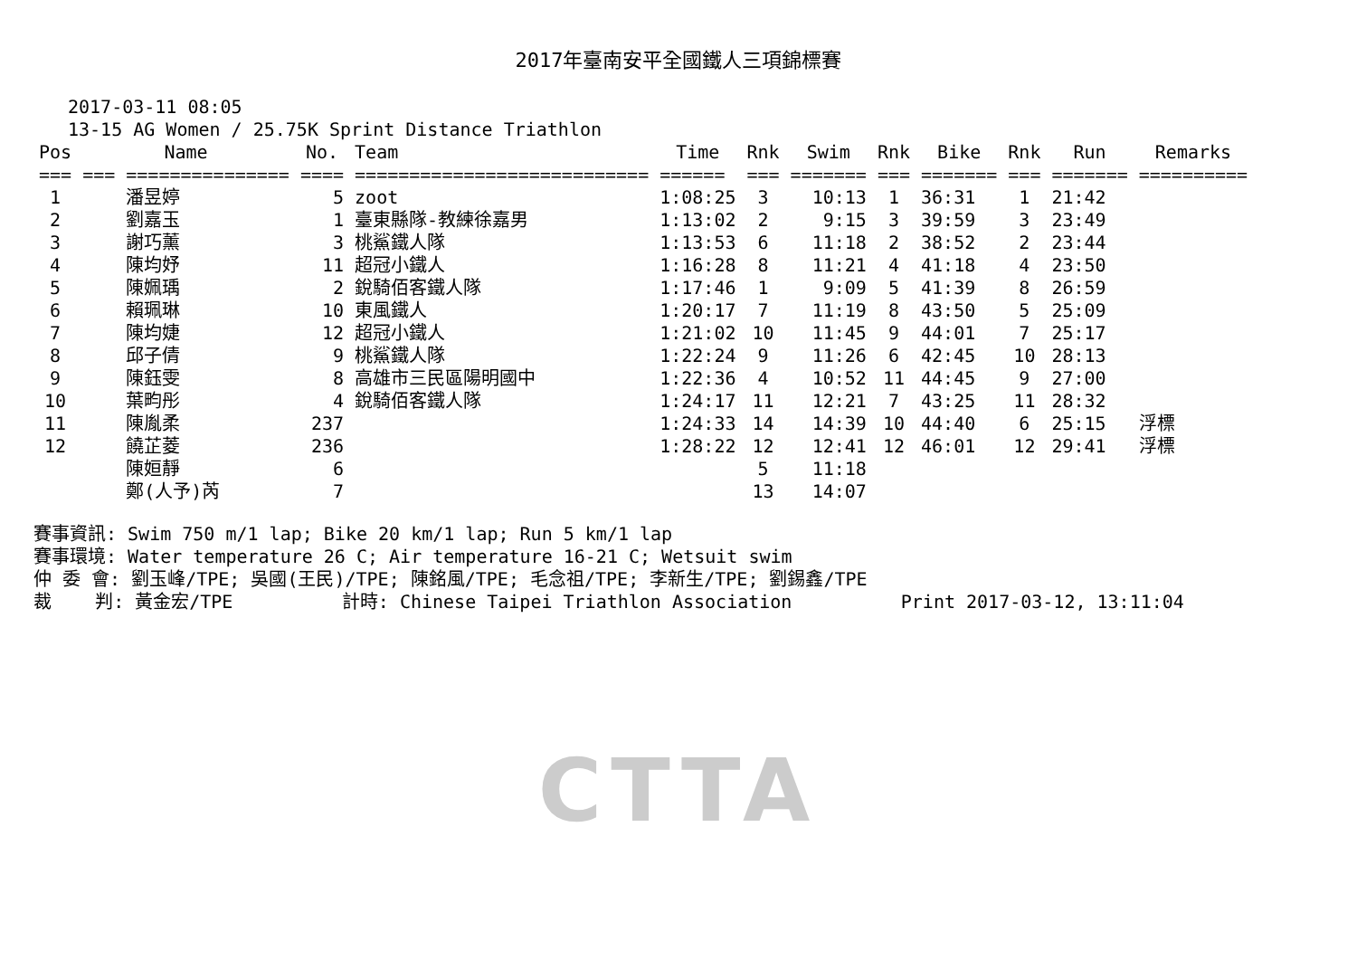2017年臺南安平全國鐵人三項錦標賽
2017-03-11 08:05
13-15 AG Women / 25.75K Sprint Distance Triathlon
| Pos | Name | No. | Team | Time | Rnk | Swim | Rnk | Bike | Rnk | Run | Remarks |
| --- | --- | --- | --- | --- | --- | --- | --- | --- | --- | --- | --- |
| === | === =============== | ==== | =========================== | ====== | === | ======= | === | ======= | === | ======= | ========== |
| 1 | 潘昱婷 | 5 | zoot | 1:08:25 | 3 | 10:13 | 1 | 36:31 | 1 | 21:42 | |
| 2 | 劉嘉玉 | 1 | 臺東縣隊-教練徐嘉男 | 1:13:02 | 2 | 9:15 | 3 | 39:59 | 3 | 23:49 | |
| 3 | 謝巧薰 | 3 | 桃鯊鐵人隊 | 1:13:53 | 6 | 11:18 | 2 | 38:52 | 2 | 23:44 | |
| 4 | 陳均妤 | 11 | 超冠小鐵人 | 1:16:28 | 8 | 11:21 | 4 | 41:18 | 4 | 23:50 | |
| 5 | 陳姵瑀 | 2 | 銳騎佰客鐵人隊 | 1:17:46 | 1 | 9:09 | 5 | 41:39 | 8 | 26:59 | |
| 6 | 賴珮琳 | 10 | 東風鐵人 | 1:20:17 | 7 | 11:19 | 8 | 43:50 | 5 | 25:09 | |
| 7 | 陳均婕 | 12 | 超冠小鐵人 | 1:21:02 | 10 | 11:45 | 9 | 44:01 | 7 | 25:17 | |
| 8 | 邱子倩 | 9 | 桃鯊鐵人隊 | 1:22:24 | 9 | 11:26 | 6 | 42:45 | 10 | 28:13 | |
| 9 | 陳鈺雯 | 8 | 高雄市三民區陽明國中 | 1:22:36 | 4 | 10:52 | 11 | 44:45 | 9 | 27:00 | |
| 10 | 葉畇彤 | 4 | 銳騎佰客鐵人隊 | 1:24:17 | 11 | 12:21 | 7 | 43:25 | 11 | 28:32 | |
| 11 | 陳胤柔 | 237 | | 1:24:33 | 14 | 14:39 | 10 | 44:40 | 6 | 25:15 | 浮標 |
| 12 | 饒芷菱 | 236 | | 1:28:22 | 12 | 12:41 | 12 | 46:01 | 12 | 29:41 | 浮標 |
| | 陳姮靜 | 6 | | | 5 | 11:18 | | | | | |
| | 鄭(人予)芮 | 7 | | | 13 | 14:07 | | | | | |
賽事資訊: Swim 750 m/1 lap; Bike 20 km/1 lap; Run 5 km/1 lap 賽事環境: Water temperature 26 C; Air temperature 16-21 C; Wetsuit swim 仲 委 會: 劉玉峰/TPE; 吳國(王民)/TPE; 陳銘風/TPE; 毛念祖/TPE; 李新生/TPE; 劉錫鑫/TPE 裁 判: 黃金宏/TPE 計時: Chinese Taipei Triathlon Association Print 2017-03-12, 13:11:04
CTTA